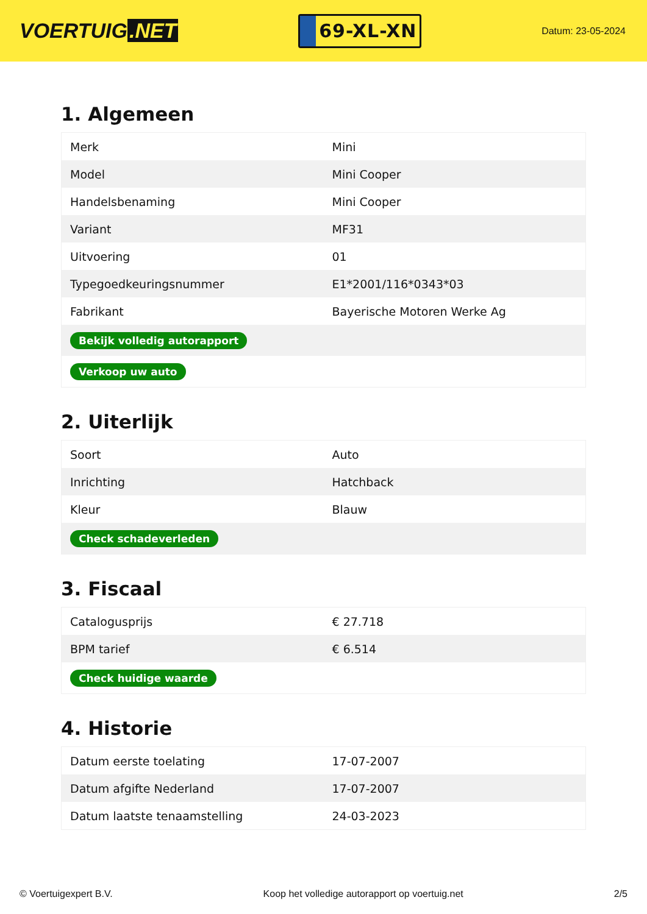VOERTUIG.NET
69-XL-XN
Datum: 23-05-2024
1. Algemeen
| Merk | Mini |
| Model | Mini Cooper |
| Handelsbenaming | Mini Cooper |
| Variant | MF31 |
| Uitvoering | 01 |
| Typegoedkeuringsnummer | E1*2001/116*0343*03 |
| Fabrikant | Bayerische Motoren Werke Ag |
| Bekijk volledig autorapport | |
| Verkoop uw auto | |
2. Uiterlijk
| Soort | Auto |
| Inrichting | Hatchback |
| Kleur | Blauw |
| Check schadeverleden | |
3. Fiscaal
| Catalogusprijs | € 27.718 |
| BPM tarief | € 6.514 |
| Check huidige waarde | |
4. Historie
| Datum eerste toelating | 17-07-2007 |
| Datum afgifte Nederland | 17-07-2007 |
| Datum laatste tenaamstelling | 24-03-2023 |
© Voertuigexpert B.V. Koop het volledige autorapport op voertuig.net 2/5